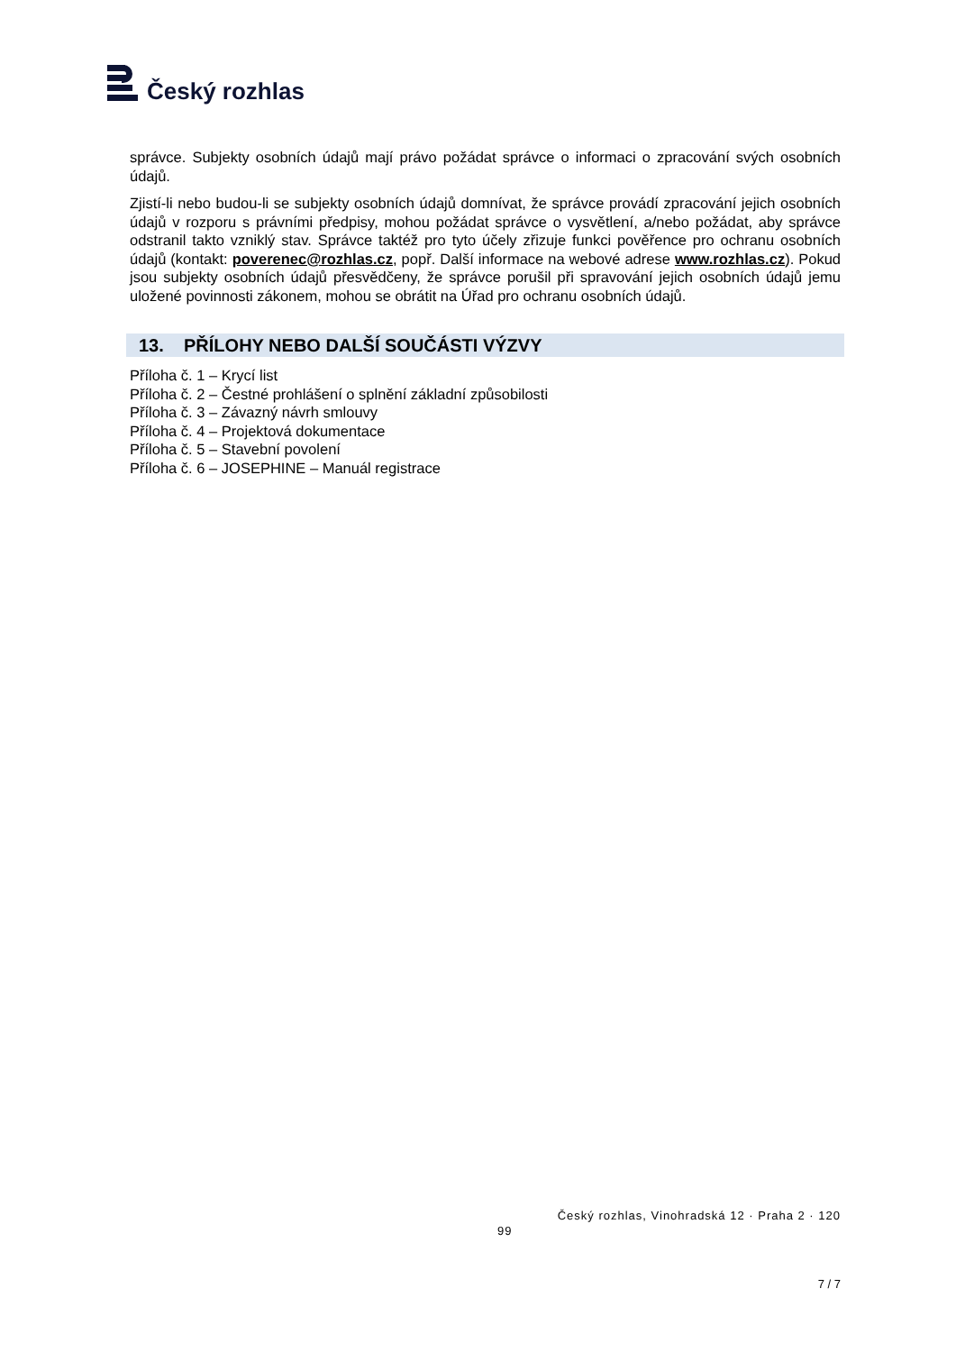Český rozhlas
správce. Subjekty osobních údajů mají právo požádat správce o informaci o zpracování svých osobních údajů.
Zjistí-li nebo budou-li se subjekty osobních údajů domnívat, že správce provádí zpracování jejich osobních údajů v rozporu s právními předpisy, mohou požádat správce o vysvětlení, a/nebo požádat, aby správce odstranil takto vzniklý stav. Správce taktéž pro tyto účely zřizuje funkci pověřence pro ochranu osobních údajů (kontakt: poverenec@rozhlas.cz, popř. Další informace na webové adrese www.rozhlas.cz). Pokud jsou subjekty osobních údajů přesvědčeny, že správce porušil při spravování jejich osobních údajů jemu uložené povinnosti zákonem, mohou se obrátit na Úřad pro ochranu osobních údajů.
13. PŘÍLOHY NEBO DALŠÍ SOUČÁSTI VÝZVY
Příloha č. 1 – Krycí list
Příloha č. 2 – Čestné prohlášení o splnění základní způsobilosti
Příloha č. 3 – Závazný návrh smlouvy
Příloha č. 4 – Projektová dokumentace
Příloha č. 5 – Stavební povolení
Příloha č. 6 – JOSEPHINE – Manuál registrace
Český rozhlas, Vinohradská 12 · Praha 2 · 120
99
7 / 7